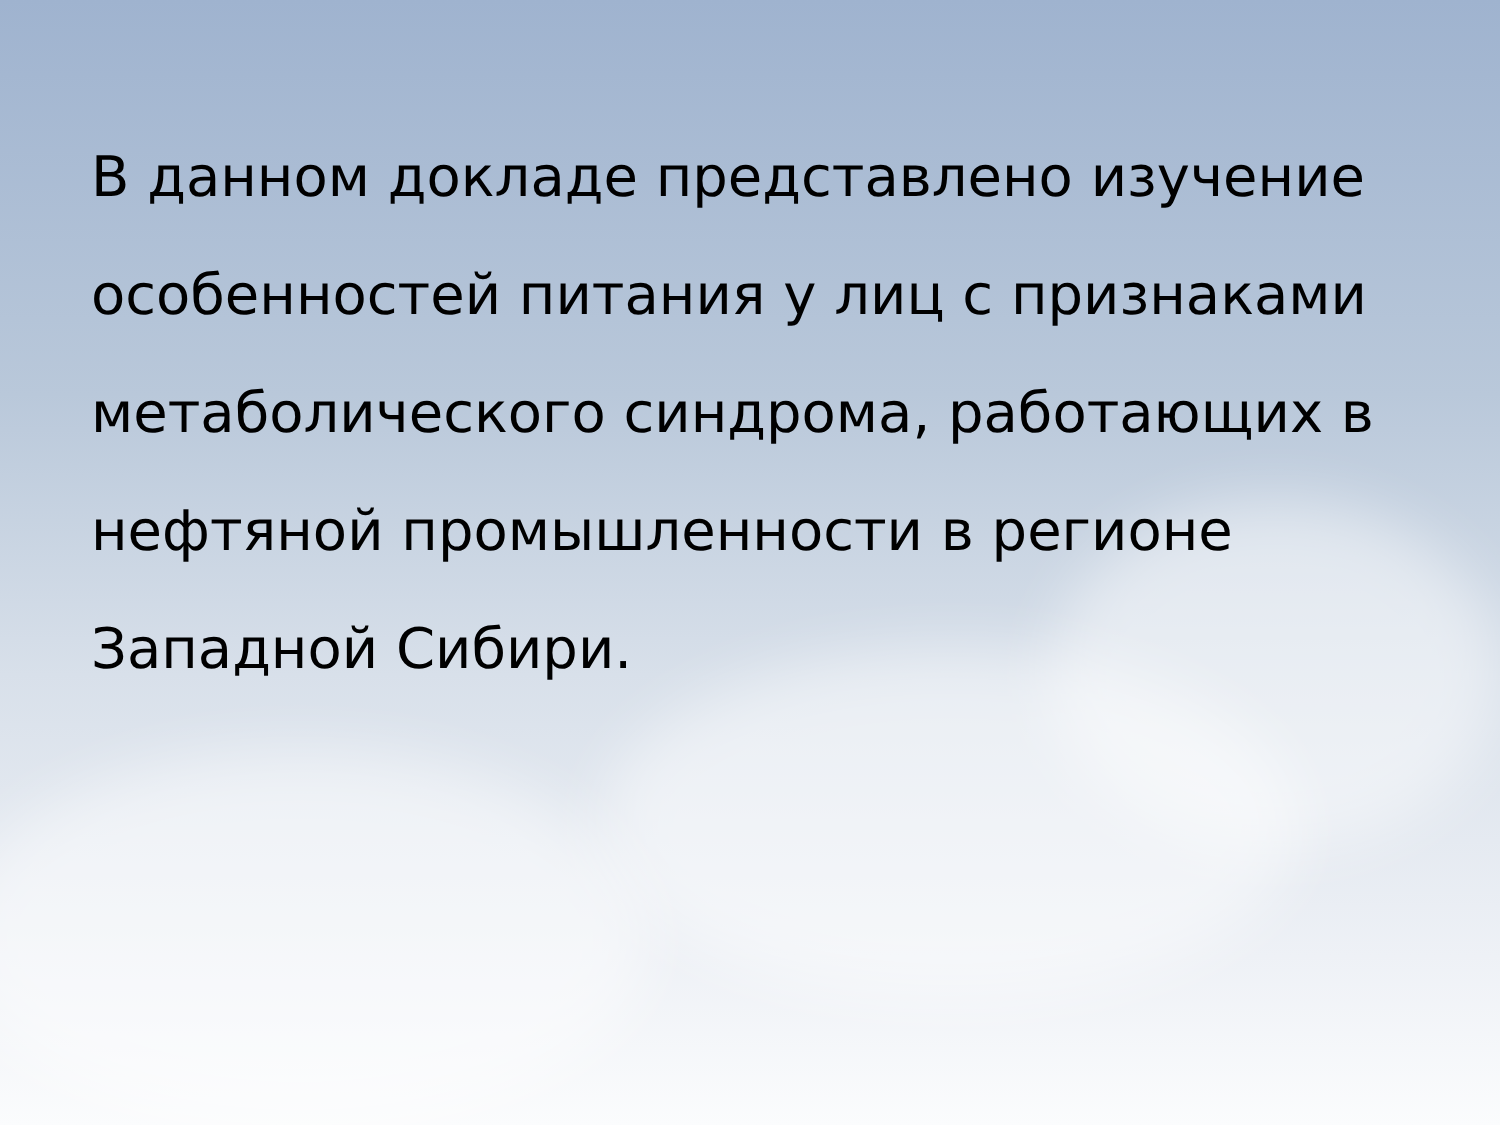В данном докладе представлено изучение особенностей питания у лиц с признаками метаболического синдрома, работающих в нефтяной промышленности в регионе Западной Сибири.